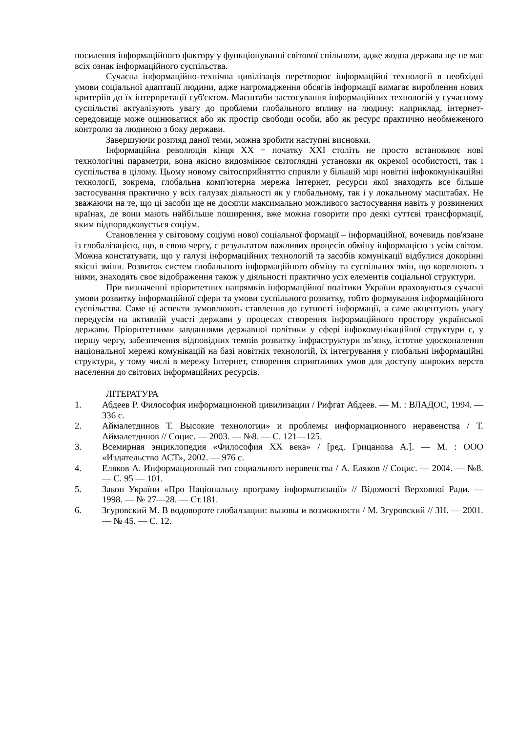посилення інформаційного фактору у функціонуванні світової спільноти, адже жодна держава ще не має всіх ознак інформаційного суспільства.
Сучасна інформаційно-технічна цивілізація перетворює інформаційні технології в необхідні умови соціальної адаптації людини, адже нагромадження обсягів інформації вимагає вироблення нових критеріїв до їх інтерпретації суб'єктом. Масштаби застосування інформаційних технологій у сучасному суспільстві актуалізують увагу до проблеми глобального впливу на людину: наприклад, інтернет-середовище може оцінюватися або як простір свободи особи, або як ресурс практично необмеженого контролю за людиною з боку держави.
Завершуючи розгляд даної теми, можна зробити наступні висновки.
Інформаційна революція кінця XX − початку XXI століть не просто встановлює нові технологічні параметри, вона якісно видозмінює світоглядні установки як окремої особистості, так і суспільства в цілому. Цьому новому світосприйняттю сприяли у більшій мірі новітні інфокомунікаційні технології, зокрема, глобальна комп'ютерна мережа Інтернет, ресурси якої знаходять все більше застосування практично у всіх галузях діяльності як у глобальному, так і у локальному масштабах. Не зважаючи на те, що ці засоби ще не досягли максимально можливого застосування навіть у розвинених країнах, де вони мають найбільше поширення, вже можна говорити про деякі суттєві трансформації, яким підпорядковується соціум.
Становлення у світовому соціумі нової соціальної формації – інформаційної, вочевидь пов'язане із глобалізацією, що, в свою чергу, є результатом важливих процесів обміну інформацією з усім світом. Можна констатувати, що у галузі інформаційних технологій та засобів комунікації відбулися докорінні якісні зміни. Розвиток систем глобального інформаційного обміну та суспільних змін, що корелюють з ними, знаходять своє відображення також у діяльності практично усіх елементів соціальної структури.
При визначенні пріоритетних напрямків інформаційної політики України враховуються сучасні умови розвитку інформаційної сфери та умови суспільного розвитку, тобто формування інформаційного суспільства. Саме ці аспекти зумовлюють ставлення до сутності інформації, а саме акцентують увагу передусім на активній участі держави у процесах створення інформаційного простору української держави. Пріоритетними завданнями державної політики у сфері інфокомунікаційної структури є, у першу чергу, забезпечення відповідних темпів розвитку інфраструктури зв’язку, істотне удосконалення національної мережі комунікацій на базі новітніх технологій, їх інтегрування у глобальні інформаційні структури, у тому числі в мережу Інтернет, створення сприятливих умов для доступу широких верств населення до світових інформаційних ресурсів.
ЛІТЕРАТУРА
1. Абдеев Р. Философия информационной цивилизации / Рифгат Абдеев. — М. : ВЛАДОС, 1994. — 336 с.
2. Аймалетдинов Т. Высокие технологии» и проблемы информационного неравенства / Т. Аймалетдинов // Социс. — 2003. — №8. — С. 121—125.
3. Всемирная энциклопедия «Философия XX века» / [ред. Грицанова А.]. — М. : ООО «Издательство АСТ», 2002. — 976 с.
4. Еляков А. Информационный тип социального неравенства / А. Еляков // Социс. — 2004. — №8. — С. 95 — 101.
5. Закон України «Про Національну програму інформатизації» // Відомості Верховної Ради. — 1998. — № 27—28. — Ст.181.
6. Згуровский М. В водовороте глобалзации: вызовы и возможности / М. Згуровский // ЗН. — 2001. — № 45. — С. 12.